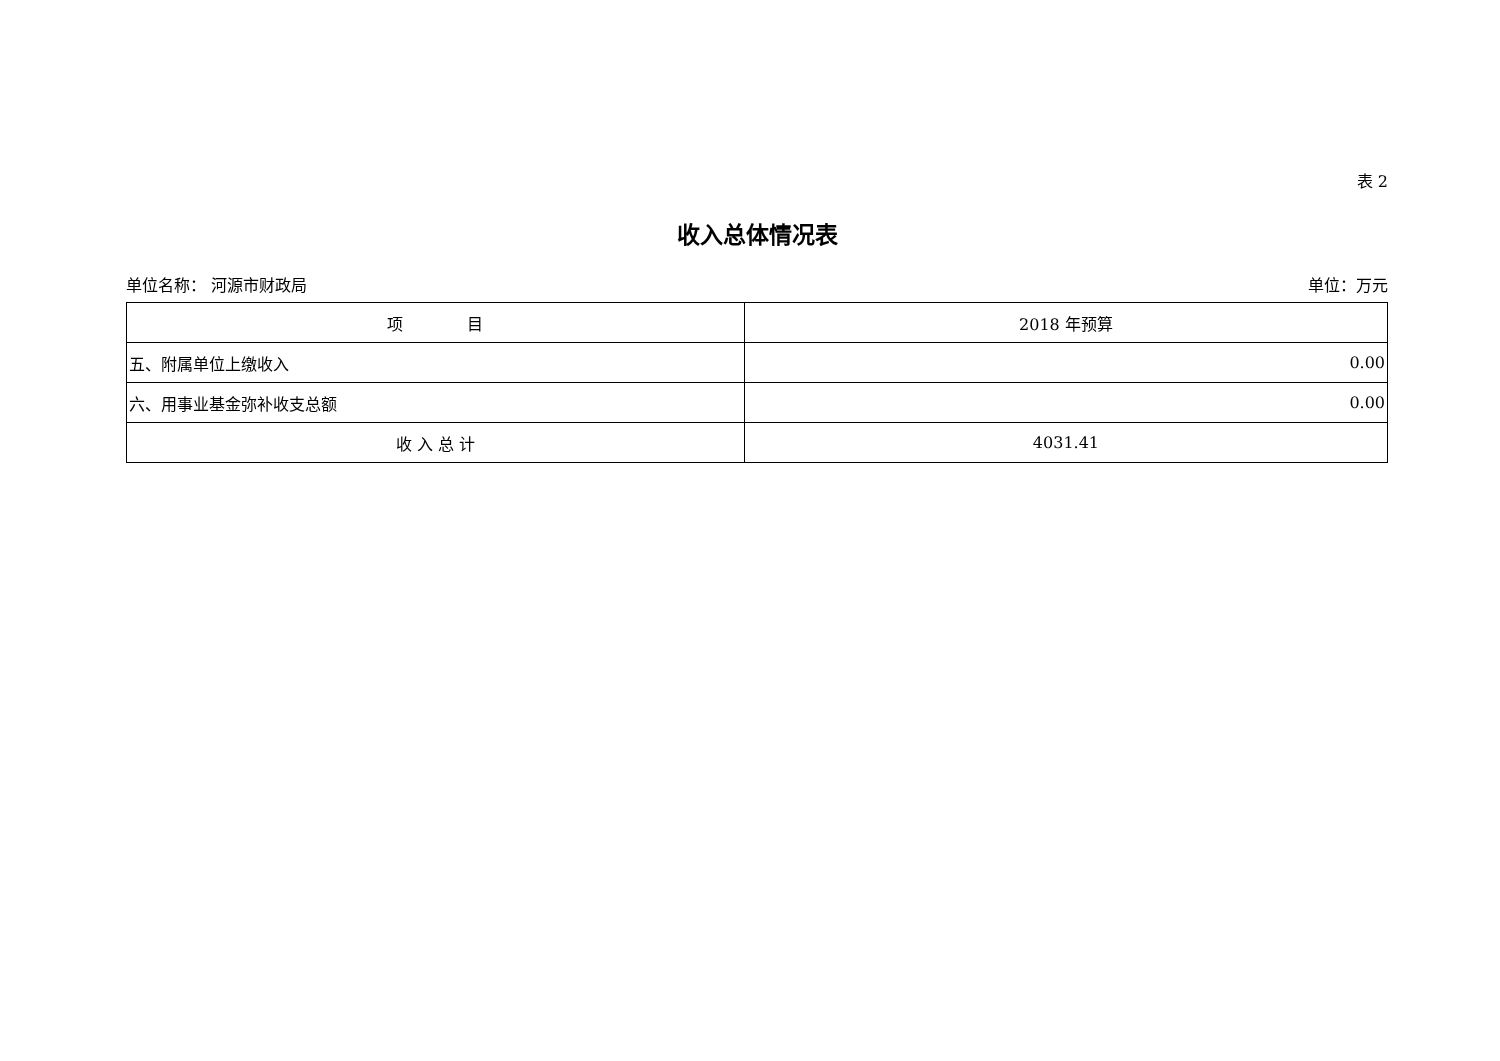表 2
收入总体情况表
单位名称： 河源市财政局 单位：万元
| 项 目 | 2018 年预算 |
| --- | --- |
| 五、附属单位上缴收入 | 0.00 |
| 六、用事业基金弥补收支总额 | 0.00 |
| 收 入 总 计 | 4031.41 |